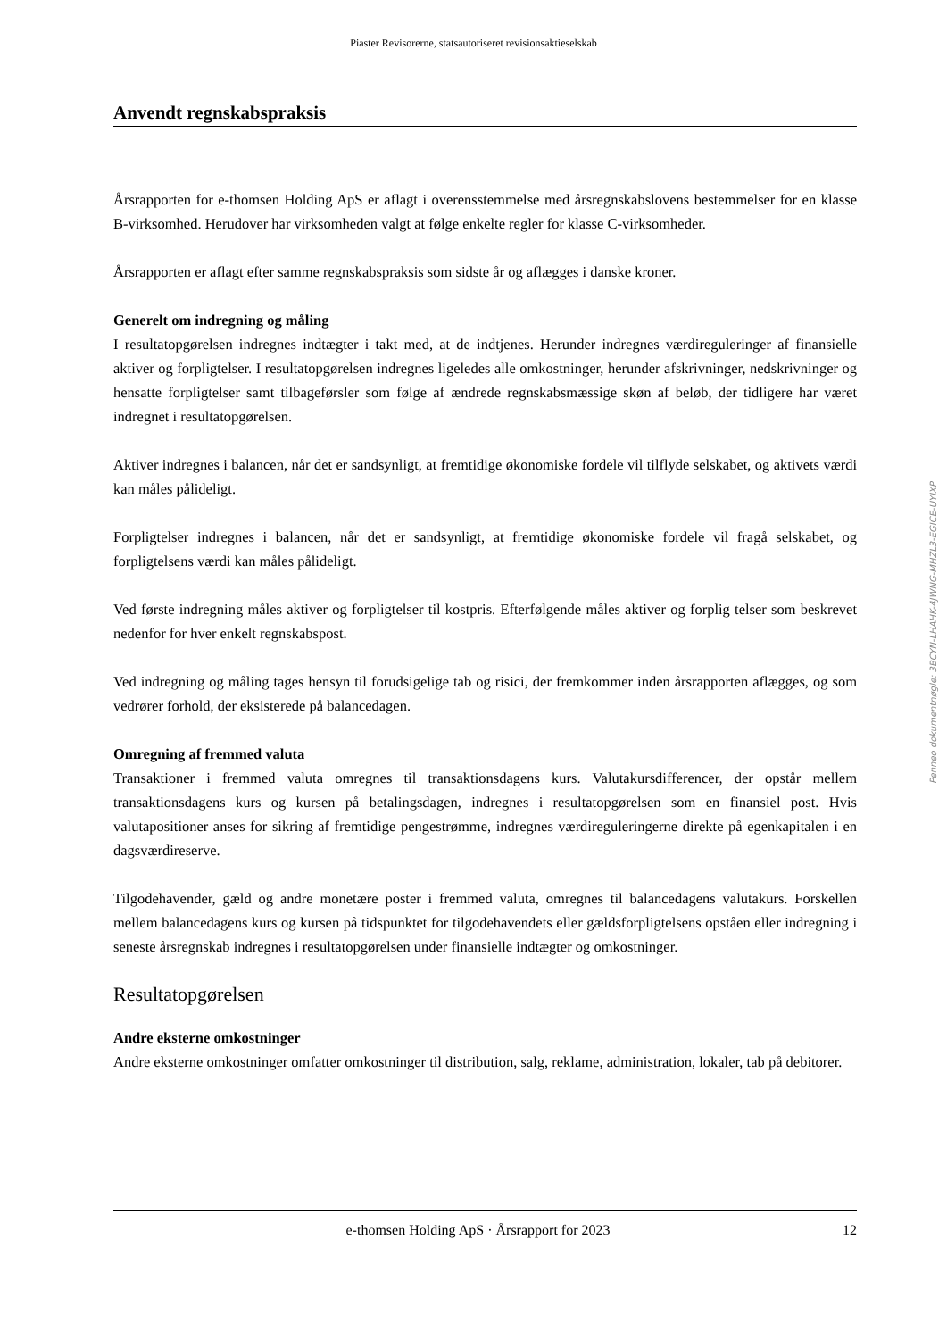Piaster Revisorerne, statsautoriseret revisionsaktieselskab
Anvendt regnskabspraksis
Årsrapporten for e-thomsen Holding ApS er aflagt i overensstemmelse med årsregnskabslovens bestem­melser for en klasse B-virksomhed. Herudover har virksomheden valgt at følge enkelte regler for klasse C-virksomheder.
Årsrapporten er aflagt efter samme regnskabspraksis som sidste år og aflægges i danske kroner.
Generelt om indregning og måling
I resultatopgørelsen indregnes indtægter i takt med, at de indtjenes. Herunder indregnes værdiregulerin­ger af finansielle aktiver og forpligtelser. I resultatopgørelsen indregnes ligeledes alle omkostninger, her­under afskrivninger, nedskrivninger og hensatte forpligtelser samt tilbageførsler som følge af ændrede regnskabsmæssige skøn af beløb, der tidligere har været indregnet i resultatopgørelsen.
Aktiver indregnes i balancen, når det er sandsynligt, at fremtidige økonomiske fordele vil tilflyde sel­skabet, og aktivets værdi kan måles pålideligt.
Forpligtelser indregnes i balancen, når det er sandsynligt, at fremtidige økonomiske fordele vil fragå sel­skabet, og forpligtelsens værdi kan måles pålideligt.
Ved første indregning måles aktiver og forpligtelser til kostpris. Efterfølgende måles aktiver og forplig telser som beskrevet nedenfor for hver enkelt regnskabspost.
Ved indregning og måling tages hensyn til forudsigelige tab og risici, der fremkommer inden årsrappor­ten aflægges, og som vedrører forhold, der eksisterede på balancedagen.
Omregning af fremmed valuta
Transaktioner i fremmed valuta omregnes til transaktionsdagens kurs. Valutakursdifferencer, der opstår mellem transaktionsdagens kurs og kursen på betalingsdagen, indregnes i resultatopgørelsen som en fi­nansiel post. Hvis valutapositioner anses for sikring af fremtidige pengestrømme, indregnes værdiregule­ringerne direkte på egenkapitalen i en dagsværdireserve.
Tilgodehavender, gæld og andre monetære poster i fremmed valuta, omregnes til balancedagens valuta­kurs. Forskellen mellem balancedagens kurs og kursen på tidspunktet for tilgodehavendets eller gældsfor­pligtelsens opståen eller indregning i seneste årsregnskab indregnes i resultatopgørelsen under finansielle indtægter og omkostninger.
Resultatopgørelsen
Andre eksterne omkostninger
Andre eksterne omkostninger omfatter omkostninger til distribution, salg, reklame, administration, loka­ler, tab på debitorer.
Penneo dokumentnøgle: 3BCYN-LHAHK-4JWNG-MHZL3-EGICE-UYIXP
e-thomsen Holding ApS · Årsrapport for 2023 12